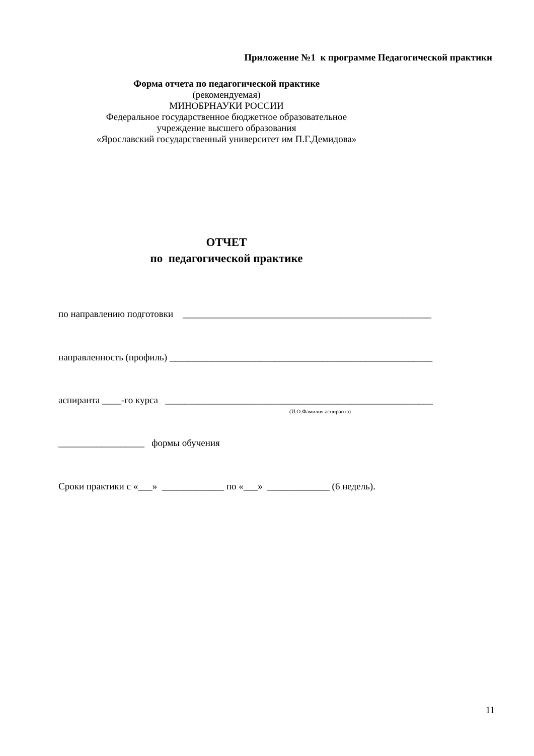Приложение №1 к программе Педагогической практики
Форма отчета по педагогической практике
(рекомендуемая)
МИНОБРНАУКИ РОССИИ
Федеральное государственное бюджетное образовательное
учреждение высшего образования
«Ярославский государственный университет им П.Г.Демидова»
ОТЧЕТ
по педагогической практике
по направлению подготовки ____________________________________________________
направленность (профиль) _______________________________________________________
аспиранта ____-го курса ________________________________________________________
(И.О.Фамилия аспиранта)
__________________ формы обучения
Сроки практики с «___» _____________ по «___» _____________ (6 недель).
11